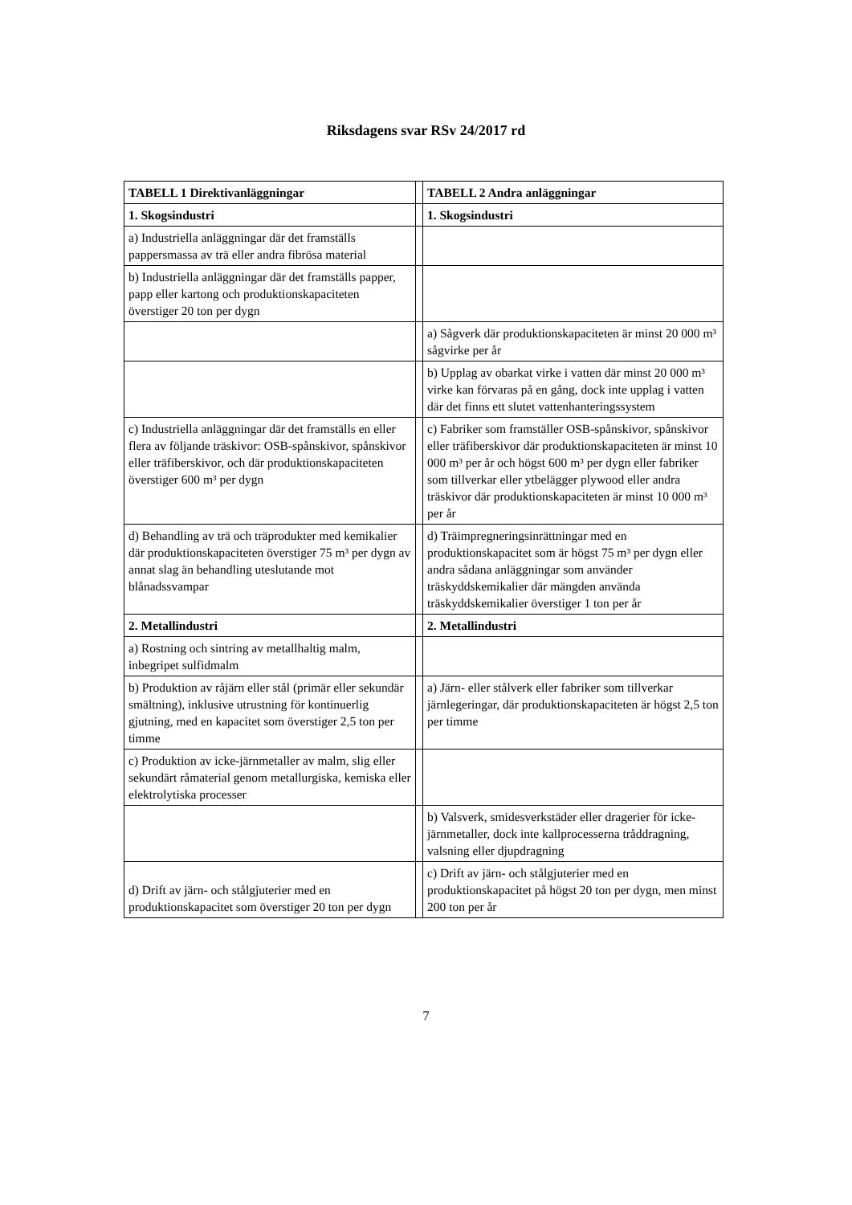Riksdagens svar RSv 24/2017 rd
| TABELL 1 Direktivanläggningar | | TABELL 2 Andra anläggningar |
| 1. Skogsindustri | | 1. Skogsindustri |
| a) Industriella anläggningar där det framställs pappersmassa av trä eller andra fibrösa material | | |
| b) Industriella anläggningar där det framställs papper, papp eller kartong och produktionskapaciteten överstiger 20 ton per dygn | | |
| | | a) Sågverk där produktionskapaciteten är minst 20 000 m³ sågvirke per år |
| | | b) Upplag av obarkat virke i vatten där minst 20 000 m³ virke kan förvaras på en gång, dock inte upplag i vatten där det finns ett slutet vattenhanteringssystem |
| c) Industriella anläggningar där det framställs en eller flera av följande träskivor: OSB-spånskivor, spånskivor eller träfiberskivor, och där produktionskapaciteten överstiger 600 m³ per dygn | | c) Fabriker som framställer OSB-spånskivor, spånskivor eller träfiberskivor där produktionskapaciteten är minst 10 000 m³ per år och högst 600 m³ per dygn eller fabriker som tillverkar eller ytbelägger plywood eller andra träskivor där produktionskapaciteten är minst 10 000 m³ per år |
| d) Behandling av trä och träprodukter med kemikalier där produktionskapaciteten överstiger 75 m³ per dygn av annat slag än behandling uteslutande mot blånadssvampar | | d) Träimpregneringsinrättningar med en produktionskapacitet som är högst 75 m³ per dygn eller andra sådana anläggningar som använder träskyddskemikalier där mängden använda träskyddskemikalier överstiger 1 ton per år |
| 2. Metallindustri | | 2. Metallindustri |
| a) Rostning och sintring av metallhaltig malm, inbegripet sulfidmalm | | |
| b) Produktion av råjärn eller stål (primär eller sekundär smältning), inklusive utrustning för kontinuerlig gjutning, med en kapacitet som överstiger 2,5 ton per timme | | a) Järn- eller stålverk eller fabriker som tillverkar järnlegeringar, där produktionskapaciteten är högst 2,5 ton per timme |
| c) Produktion av icke-järnmetaller av malm, slig eller sekundärt råmaterial genom metallurgiska, kemiska eller elektrolytiska processer | | |
| | | b) Valsverk, smidesverkstäder eller dragerier för icke-järnmetaller, dock inte kallprocesserna tråddragning, valsning eller djupdragning |
| d) Drift av järn- och stålgjuterier med en produktionskapacitet som överstiger 20 ton per dygn | | c) Drift av järn- och stålgjuterier med en produktionskapacitet på högst 20 ton per dygn, men minst 200 ton per år |
7